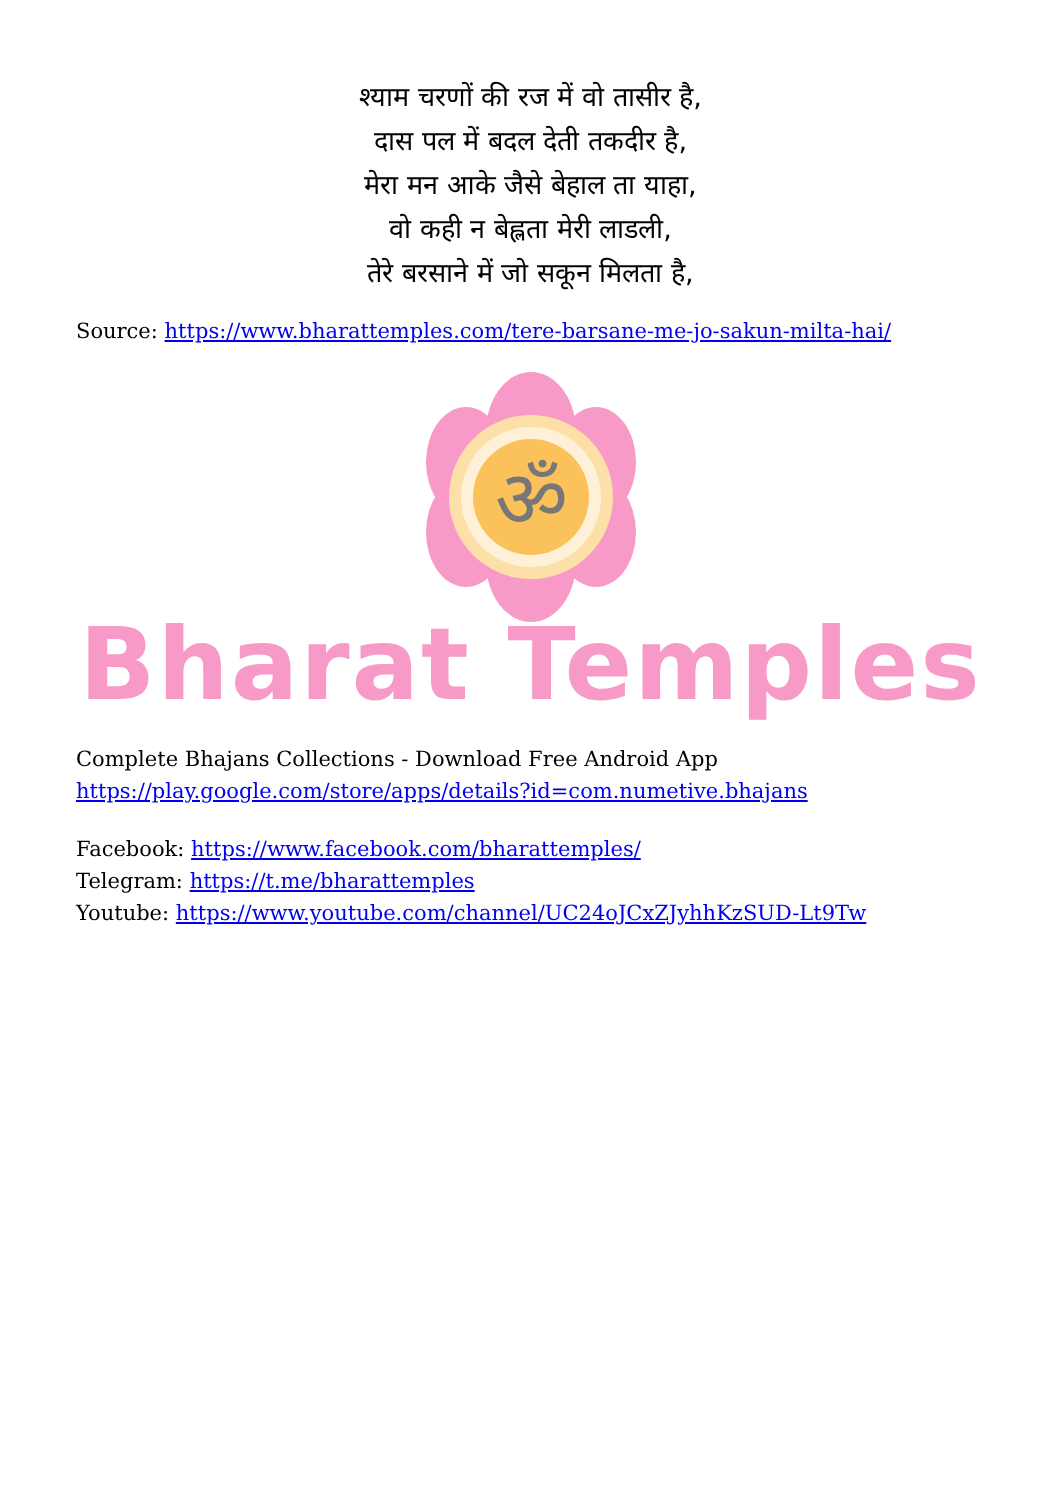श्याम चरणों की रज में वो तासीर है,
दास पल में बदल देती तकदीर है,
मेरा मन आके जैसे बेहाल ता याहा,
वो कही न बेह्लता मेरी लाडली,
तेरे बरसाने में जो सकून मिलता है,
Source: https://www.bharattemples.com/tere-barsane-me-jo-sakun-milta-hai/
ॐ
Bharat Temples
Complete Bhajans Collections - Download Free Android App
https://play.google.com/store/apps/details?id=com.numetive.bhajans
Facebook: https://www.facebook.com/bharattemples/
Telegram: https://t.me/bharattemples
Youtube: https://www.youtube.com/channel/UC24oJCxZJyhhKzSUD-Lt9Tw